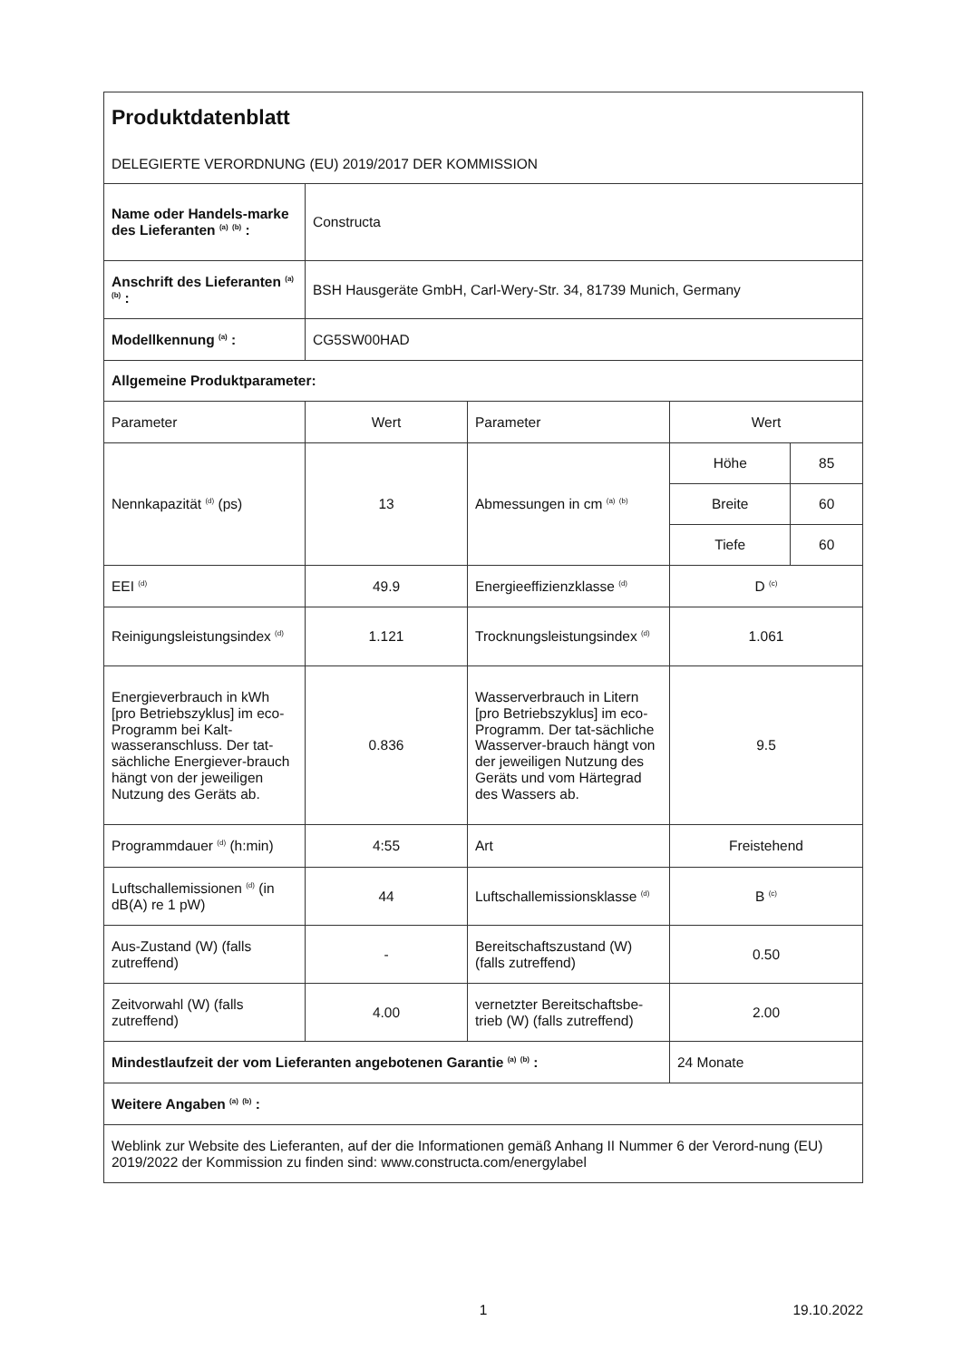| Produktdatenblatt DELEGIERTE VERORDNUNG (EU) 2019/2017 DER KOMMISSION | | | | |
| Name oder Handels-marke des Lieferanten <sup>(a)</sup> <sup>(b)</sup> : | Constructa | | | |
| Anschrift des Lieferanten <sup>(a)</sup> <sup>(b)</sup> : | BSH Hausgeräte GmbH, Carl-Wery-Str. 34, 81739 Munich, Germany | | | |
| Modellkennung <sup>(a)</sup> : | CG5SW00HAD | | | |
| Allgemeine Produktparameter: | | | | |
| Parameter | Wert | Parameter | Wert | |
| Nennkapazität <sup>(d)</sup> (ps) | 13 | Abmessungen in cm <sup>(a)</sup> <sup>(b)</sup> | Höhe | 85 |
| | | | Breite | 60 |
| | | | Tiefe | 60 |
| EEI <sup>(d)</sup> | 49.9 | Energieeffizienzklasse <sup>(d)</sup> | D <sup>(c)</sup> | |
| Reinigungsleistungsindex <sup>(d)</sup> | 1.121 | Trocknungsleistungsindex <sup>(d)</sup> | 1.061 | |
| Energieverbrauch in kWh [pro Betriebszyklus] im eco-Programm bei Kalt-wasseranschluss. Der tat-sächliche Energiever-brauch hängt von der jeweiligen Nutzung des Geräts ab. | 0.836 | Wasserverbrauch in Litern [pro Betriebszyklus] im eco-Programm. Der tat-sächliche Wasserver-brauch hängt von der jeweiligen Nutzung des Geräts und vom Härtegrad des Wassers ab. | 9.5 | |
| Programmdauer <sup>(d)</sup> (h:min) | 4:55 | Art | Freistehend | |
| Luftschallemissionen <sup>(d)</sup> (in dB(A) re 1 pW) | 44 | Luftschallemissionsklasse <sup>(d)</sup> | B <sup>(c)</sup> | |
| Aus-Zustand (W) (falls zutreffend) | - | Bereitschaftszustand (W) (falls zutreffend) | 0.50 | |
| Zeitvorwahl (W) (falls zutreffend) | 4.00 | vernetzter Bereitschaftsbe-trieb (W) (falls zutreffend) | 2.00 | |
| Mindestlaufzeit der vom Lieferanten angebotenen Garantie <sup>(a)</sup> <sup>(b)</sup> : | | | 24 Monate | |
| Weitere Angaben <sup>(a)</sup> <sup>(b)</sup> : | | | | |
| Weblink zur Website des Lieferanten, auf der die Informationen gemäß Anhang II Nummer 6 der Verord-nung (EU) 2019/2022 der Kommission zu finden sind: www.constructa.com/energylabel | | | | |
1 19.10.2022